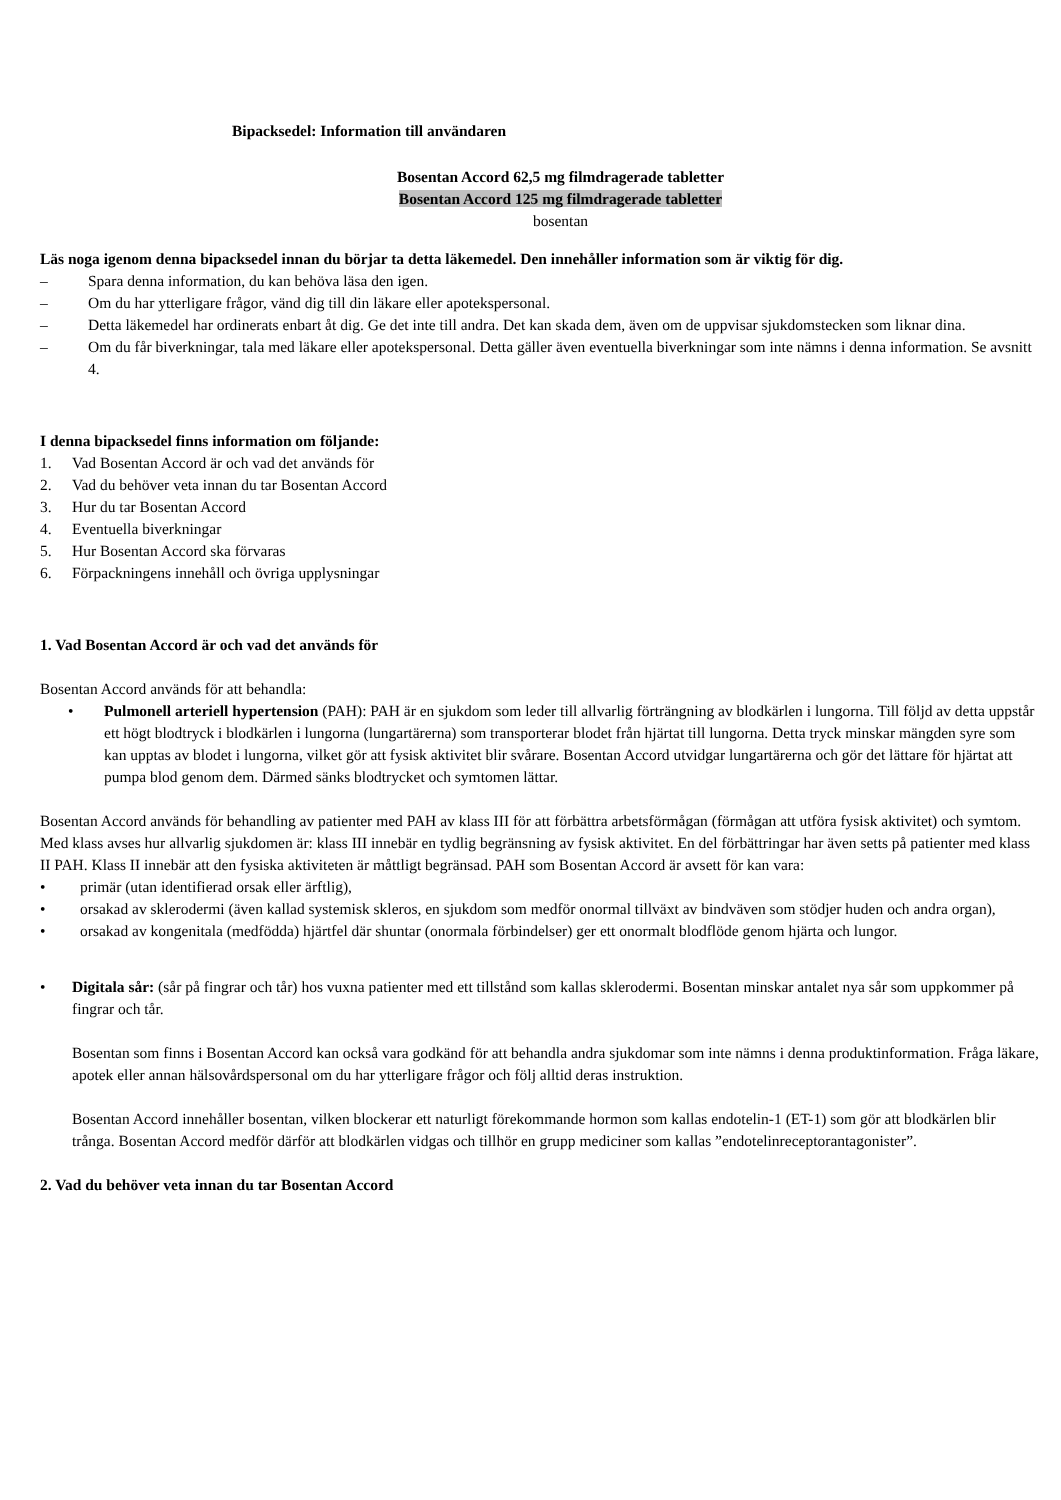Bipacksedel: Information till användaren
Bosentan Accord 62,5 mg filmdragerade tabletter
Bosentan Accord 125 mg filmdragerade tabletter
bosentan
Läs noga igenom denna bipacksedel innan du börjar ta detta läkemedel. Den innehåller information som är viktig för dig.
– Spara denna information, du kan behöva läsa den igen.
– Om du har ytterligare frågor, vänd dig till din läkare eller apotekspersonal.
– Detta läkemedel har ordinerats enbart åt dig. Ge det inte till andra. Det kan skada dem, även om de uppvisar sjukdomstecken som liknar dina.
– Om du får biverkningar, tala med läkare eller apotekspersonal. Detta gäller även eventuella biverkningar som inte nämns i denna information. Se avsnitt 4.
I denna bipacksedel finns information om följande:
1. Vad Bosentan Accord är och vad det används för
2. Vad du behöver veta innan du tar Bosentan Accord
3. Hur du tar Bosentan Accord
4. Eventuella biverkningar
5. Hur Bosentan Accord ska förvaras
6. Förpackningens innehåll och övriga upplysningar
1. Vad Bosentan Accord är och vad det används för
Bosentan Accord används för att behandla:
• Pulmonell arteriell hypertension (PAH): PAH är en sjukdom som leder till allvarlig förträngning av blodkärlen i lungorna. Till följd av detta uppstår ett högt blodtryck i blodkärlen i lungorna (lungartärerna) som transporterar blodet från hjärtat till lungorna. Detta tryck minskar mängden syre som kan upptas av blodet i lungorna, vilket gör att fysisk aktivitet blir svårare. Bosentan Accord utvidgar lungartärerna och gör det lättare för hjärtat att pumpa blod genom dem. Därmed sänks blodtrycket och symtomen lättar.
Bosentan Accord används för behandling av patienter med PAH av klass III för att förbättra arbetsförmågan (förmågan att utföra fysisk aktivitet) och symtom. Med klass avses hur allvarlig sjukdomen är: klass III innebär en tydlig begränsning av fysisk aktivitet. En del förbättringar har även setts på patienter med klass II PAH. Klass II innebär att den fysiska aktiviteten är måttligt begränsad. PAH som Bosentan Accord är avsett för kan vara:
• primär (utan identifierad orsak eller ärftlig),
• orsakad av sklerodermi (även kallad systemisk skleros, en sjukdom som medför onormal tillväxt av bindväven som stödjer huden och andra organ),
• orsakad av kongenitala (medfödda) hjärtfel där shuntar (onormala förbindelser) ger ett onormalt blodflöde genom hjärta och lungor.
• Digitala sår: (sår på fingrar och tår) hos vuxna patienter med ett tillstånd som kallas sklerodermi. Bosentan minskar antalet nya sår som uppkommer på fingrar och tår.
Bosentan som finns i Bosentan Accord kan också vara godkänd för att behandla andra sjukdomar som inte nämns i denna produktinformation. Fråga läkare, apotek eller annan hälsovårdspersonal om du har ytterligare frågor och följ alltid deras instruktion.
Bosentan Accord innehåller bosentan, vilken blockerar ett naturligt förekommande hormon som kallas endotelin-1 (ET-1) som gör att blodkärlen blir trånga. Bosentan Accord medför därför att blodkärlen vidgas och tillhör en grupp mediciner som kallas ”endotelinreceptorantagonister”.
2. Vad du behöver veta innan du tar Bosentan Accord